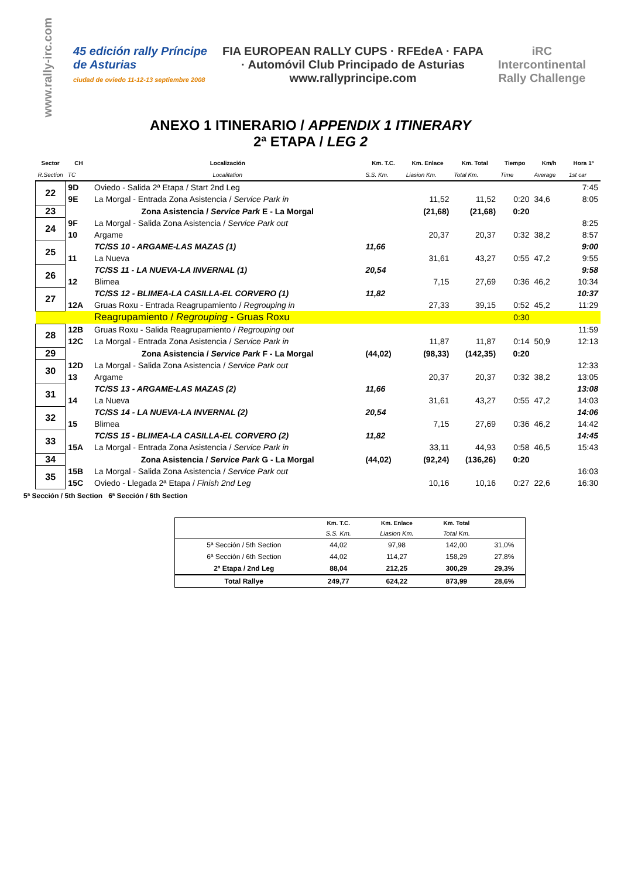www.rally-irc.com
45 edición rally Príncipe de Asturias
ciudad de oviedo 11-12-13 septiembre 2008
FIA EUROPEAN RALLY CUPS · RFEdeA · FAPA · Automóvil Club Principado de Asturias
www.rallyprincipe.com
iRC
Intercontinental Rally Challenge
ANEXO 1 ITINERARIO / APPENDIX 1 ITINERARY
2ª ETAPA / LEG 2
| Sector | CH | Localización | Km. T.C. | Km. Enlace | Km. Total | Tiempo | Km/h | Hora 1º |
| --- | --- | --- | --- | --- | --- | --- | --- | --- |
| R.Section | TC | Localitation | S.S. Km. | Liasion Km. | Total Km. | Time | Average | 1st car |
| 22 | 9D | Oviedo - Salida 2ª Etapa / Start 2nd Leg | | | | | | 7:45 |
| | 9E | La Morgal - Entrada Zona Asistencia / Service Park in | | 11,52 | 11,52 | 0:20 | 34,6 | 8:05 |
| 23 | | Zona Asistencia / Service Park E - La Morgal | | (21,68) | (21,68) | 0:20 | | |
| 24 | 9F | La Morgal - Salida Zona Asistencia / Service Park out | | | | | | 8:25 |
| | 10 | Argame | | 20,37 | 20,37 | 0:32 | 38,2 | 8:57 |
| 25 | | TC/SS 10 - ARGAME-LAS MAZAS (1) | 11,66 | | | | | 9:00 |
| | 11 | La Nueva | | 31,61 | 43,27 | 0:55 | 47,2 | 9:55 |
| 26 | | TC/SS 11 - LA NUEVA-LA INVERNAL (1) | 20,54 | | | | | 9:58 |
| | 12 | Blimea | | 7,15 | 27,69 | 0:36 | 46,2 | 10:34 |
| 27 | | TC/SS 12 - BLIMEA-LA CASILLA-EL CORVERO (1) | 11,82 | | | | | 10:37 |
| | 12A | Gruas Roxu - Entrada Reagrupamiento / Regrouping in | | 27,33 | 39,15 | 0:52 | 45,2 | 11:29 |
| | | Reagrupamiento / Regrouping - Gruas Roxu | | | | 0:30 | | |
| 28 | 12B | Gruas Roxu - Salida Reagrupamiento / Regrouping out | | | | | | 11:59 |
| | 12C | La Morgal - Entrada Zona Asistencia / Service Park in | | 11,87 | 11,87 | 0:14 | 50,9 | 12:13 |
| 29 | | Zona Asistencia / Service Park F - La Morgal | (44,02) | (98,33) | (142,35) | 0:20 | | |
| 30 | 12D | La Morgal - Salida Zona Asistencia / Service Park out | | | | | | 12:33 |
| | 13 | Argame | | 20,37 | 20,37 | 0:32 | 38,2 | 13:05 |
| 31 | | TC/SS 13 - ARGAME-LAS MAZAS (2) | 11,66 | | | | | 13:08 |
| | 14 | La Nueva | | 31,61 | 43,27 | 0:55 | 47,2 | 14:03 |
| 32 | | TC/SS 14 - LA NUEVA-LA INVERNAL (2) | 20,54 | | | | | 14:06 |
| | 15 | Blimea | | 7,15 | 27,69 | 0:36 | 46,2 | 14:42 |
| 33 | | TC/SS 15 - BLIMEA-LA CASILLA-EL CORVERO (2) | 11,82 | | | | | 14:45 |
| | 15A | La Morgal - Entrada Zona Asistencia / Service Park in | | 33,11 | 44,93 | 0:58 | 46,5 | 15:43 |
| 34 | | Zona Asistencia / Service Park G - La Morgal | (44,02) | (92,24) | (136,26) | 0:20 | | |
| 35 | 15B | La Morgal - Salida Zona Asistencia / Service Park out | | | | | | 16:03 |
| | 15C | Oviedo - Llegada 2ª Etapa / Finish 2nd Leg | | 10,16 | 10,16 | 0:27 | 22,6 | 16:30 |
5ª Sección / 5th Section 6ª Sección / 6th Section
| | Km. T.C. | Km. Enlace | Km. Total | |
| --- | --- | --- | --- | --- |
| | S.S. Km. | Liasion Km. | Total Km. | |
| 5ª Sección / 5th Section | 44,02 | 97,98 | 142,00 | 31,0% |
| 6ª Sección / 6th Section | 44,02 | 114,27 | 158,29 | 27,8% |
| 2ª Etapa / 2nd Leg | 88,04 | 212,25 | 300,29 | 29,3% |
| Total Rallye | 249,77 | 624,22 | 873,99 | 28,6% |